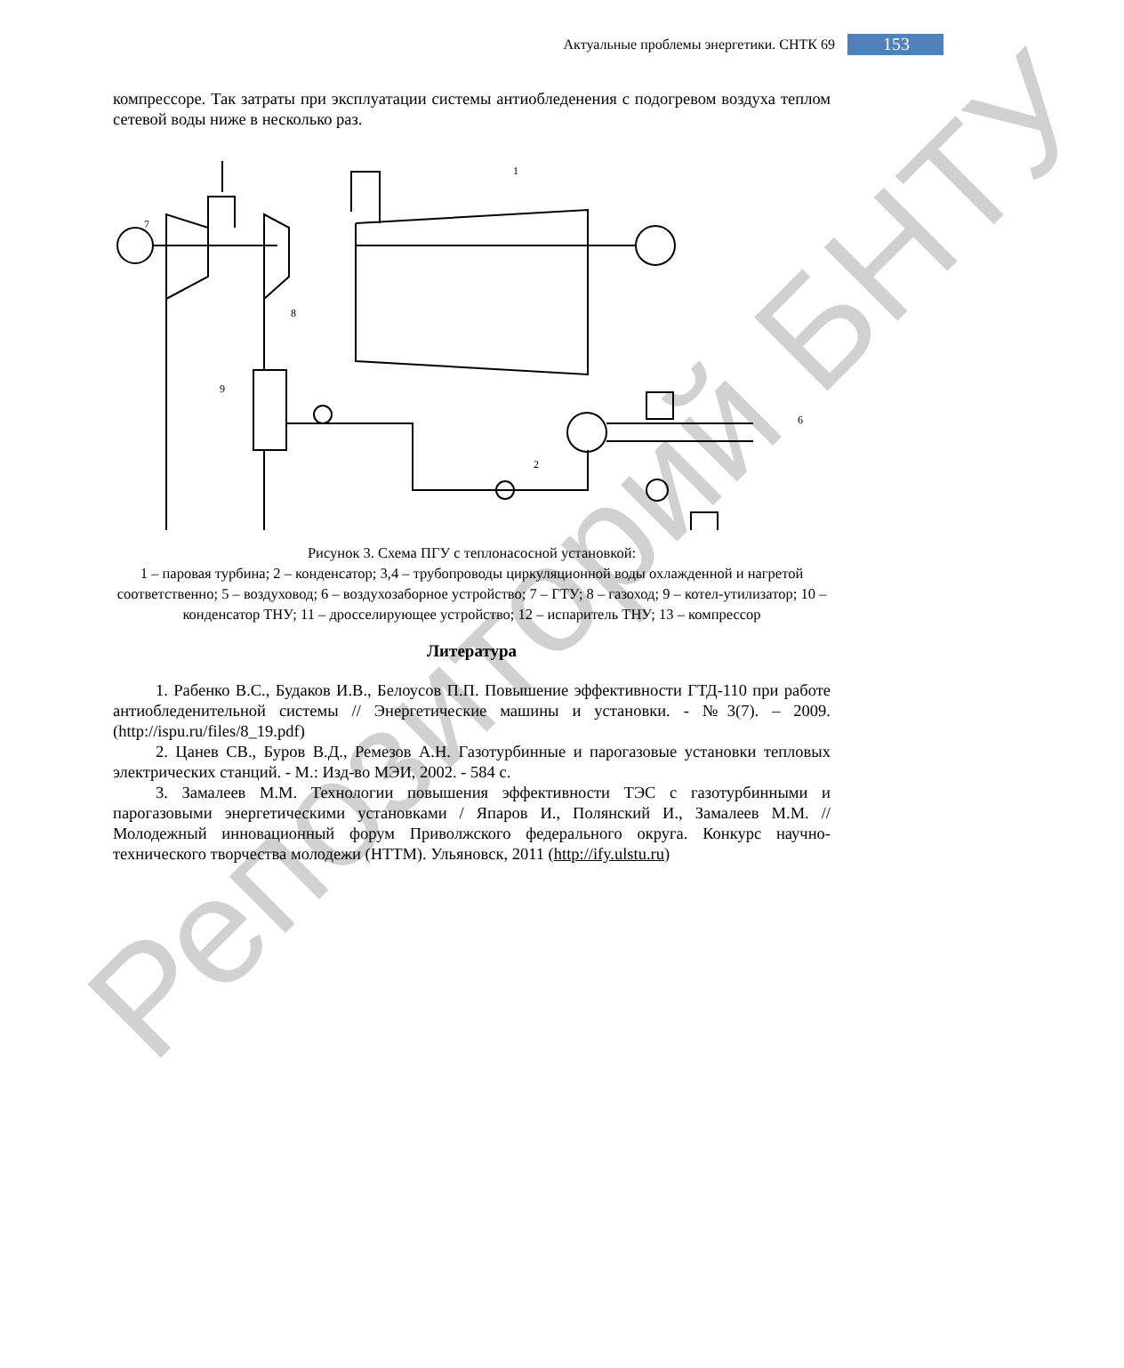Актуальные проблемы энергетики. СНТК 69
153
компрессоре. Так затраты при эксплуатации системы антиобледенения с подогревом воздуха теплом сетевой воды ниже в несколько раз.
1
7
8
9
2
6
Рисунок 3. Схема ПГУ с теплонасосной установкой:
1 – паровая турбина; 2 – конденсатор; 3,4 – трубопроводы циркуляционной воды охлажденной и нагретой соответственно; 5 – воздуховод; 6 – воздухозаборное устройство; 7 – ГТУ; 8 – газоход; 9 – котел-утилизатор; 10 – конденсатор ТНУ; 11 – дросселирующее устройство; 12 – испаритель ТНУ; 13 – компрессор
Литература
1. Рабенко В.С., Будаков И.В., Белоусов П.П. Повышение эффективности ГТД-110 при работе антиобледенительной системы // Энергетические машины и установки. - №3(7). – 2009. (http://ispu.ru/files/8_19.pdf)
2. Цанев СВ., Буров В.Д., Ремезов А.Н. Газотурбинные и парогазовые установки тепловых электрических станций. - М.: Изд-во МЭИ, 2002. - 584 с.
3. Замалеев М.М. Технологии повышения эффективности ТЭС с газотурбинными и парогазовыми энергетическими установками / Япаров И., Полянский И., Замалеев М.М. // Молодежный инновационный форум Приволжского федерального округа. Конкурс научно-технического творчества молодежи (НТТМ). Ульяновск, 2011 (http://ify.ulstu.ru)
Репозиторий БНТУ